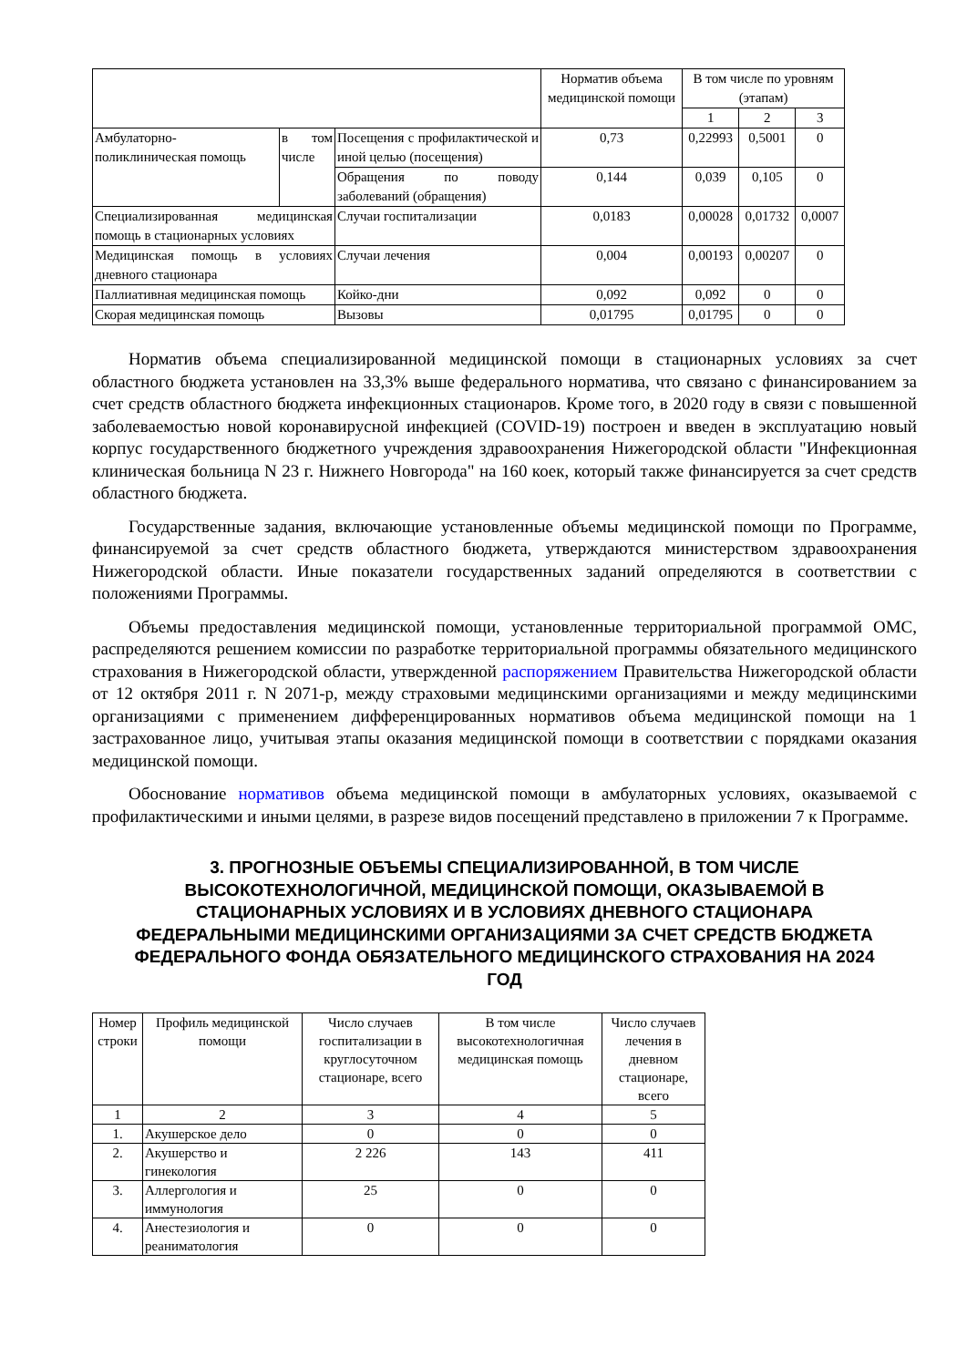| | | | Норматив объема медицинской помощи | В том числе по уровням (этапам) | | |
| | | | | 1 | 2 | 3 |
| Амбулаторно-поликлиническая помощь | в том числе | Посещения с профилактической и иной целью (посещения) | 0,73 | 0,22993 | 0,5001 | 0 |
| | | Обращения по поводу заболеваний (обращения) | 0,144 | 0,039 | 0,105 | 0 |
| Специализированная медицинская помощь в стационарных условиях | | Случаи госпитализации | 0,0183 | 0,00028 | 0,01732 | 0,0007 |
| Медицинская помощь в условиях дневного стационара | | Случаи лечения | 0,004 | 0,00193 | 0,00207 | 0 |
| Паллиативная медицинская помощь | | Койко-дни | 0,092 | 0,092 | 0 | 0 |
| Скорая медицинская помощь | | Вызовы | 0,01795 | 0,01795 | 0 | 0 |
Норматив объема специализированной медицинской помощи в стационарных условиях за счет областного бюджета установлен на 33,3% выше федерального норматива, что связано с финансированием за счет средств областного бюджета инфекционных стационаров. Кроме того, в 2020 году в связи с повышенной заболеваемостью новой коронавирусной инфекцией (COVID-19) построен и введен в эксплуатацию новый корпус государственного бюджетного учреждения здравоохранения Нижегородской области "Инфекционная клиническая больница N 23 г. Нижнего Новгорода" на 160 коек, который также финансируется за счет средств областного бюджета.
Государственные задания, включающие установленные объемы медицинской помощи по Программе, финансируемой за счет средств областного бюджета, утверждаются министерством здравоохранения Нижегородской области. Иные показатели государственных заданий определяются в соответствии с положениями Программы.
Объемы предоставления медицинской помощи, установленные территориальной программой ОМС, распределяются решением комиссии по разработке территориальной программы обязательного медицинского страхования в Нижегородской области, утвержденной распоряжением Правительства Нижегородской области от 12 октября 2011 г. N 2071-р, между страховыми медицинскими организациями и между медицинскими организациями с применением дифференцированных нормативов объема медицинской помощи на 1 застрахованное лицо, учитывая этапы оказания медицинской помощи в соответствии с порядками оказания медицинской помощи.
Обоснование нормативов объема медицинской помощи в амбулаторных условиях, оказываемой с профилактическими и иными целями, в разрезе видов посещений представлено в приложении 7 к Программе.
3. ПРОГНОЗНЫЕ ОБЪЕМЫ СПЕЦИАЛИЗИРОВАННОЙ, В ТОМ ЧИСЛЕ ВЫСОКОТЕХНОЛОГИЧНОЙ, МЕДИЦИНСКОЙ ПОМОЩИ, ОКАЗЫВАЕМОЙ В СТАЦИОНАРНЫХ УСЛОВИЯХ И В УСЛОВИЯХ ДНЕВНОГО СТАЦИОНАРА ФЕДЕРАЛЬНЫМИ МЕДИЦИНСКИМИ ОРГАНИЗАЦИЯМИ ЗА СЧЕТ СРЕДСТВ БЮДЖЕТА ФЕДЕРАЛЬНОГО ФОНДА ОБЯЗАТЕЛЬНОГО МЕДИЦИНСКОГО СТРАХОВАНИЯ НА 2024 ГОД
| Номер строки | Профиль медицинской помощи | Число случаев госпитализации в круглосуточном стационаре, всего | В том числе высокотехнологичная медицинская помощь | Число случаев лечения в дневном стационаре, всего |
| --- | --- | --- | --- | --- |
| 1 | 2 | 3 | 4 | 5 |
| 1. | Акушерское дело | 0 | 0 | 0 |
| 2. | Акушерство и гинекология | 2 226 | 143 | 411 |
| 3. | Аллергология и иммунология | 25 | 0 | 0 |
| 4. | Анестезиология и реаниматология | 0 | 0 | 0 |